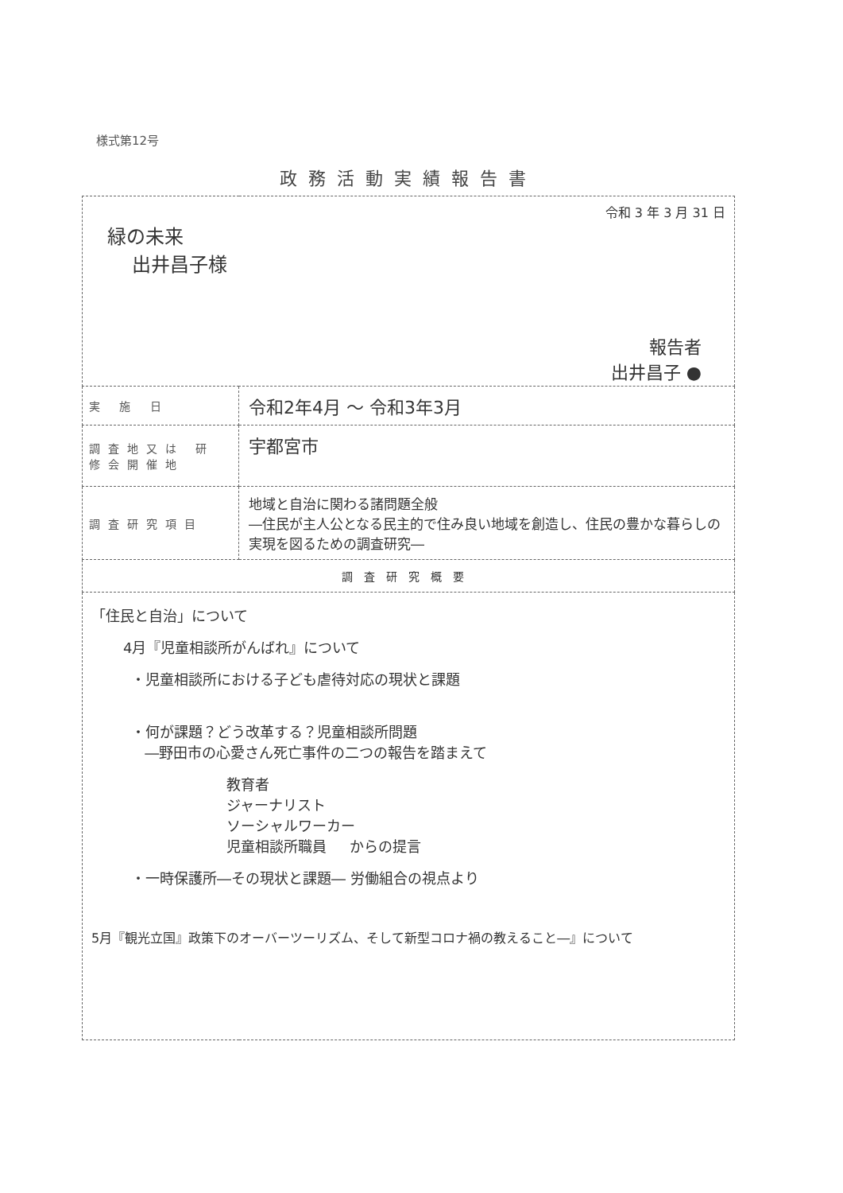様式第12号
政務活動実績報告書
| 令和 3 年 3 月 31 日 緑の未来 出井昌子様 報告者 出井昌子 ● | |
| 実 施 日 | 令和2年4月 ～ 令和3年3月 |
| 調査地又は 研修会開催地 | 宇都宮市 |
| 調査研究項目 | 地域と自治に関わる諸問題全般 ―住民が主人公となる民主的で住み良い地域を創造し、住民の豊かな暮らしの実現を図るための調査研究― |
| 調査研究概要 | |
| 「住民と自治」について 4月『児童相談所がんばれ』について ・児童相談所における子ども虐待対応の現状と課題 ・何が課題？どう改革する？児童相談所問題 ―野田市の心愛さん死亡事件の二つの報告を踏まえて 教育者 ジャーナリスト ソーシャルワーカー 児童相談所職員 からの提言 ・一時保護所―その現状と課題― 労働組合の視点より 5月『観光立国』政策下のオーバーツーリズム、そして新型コロナ禍の教えること―』について | |